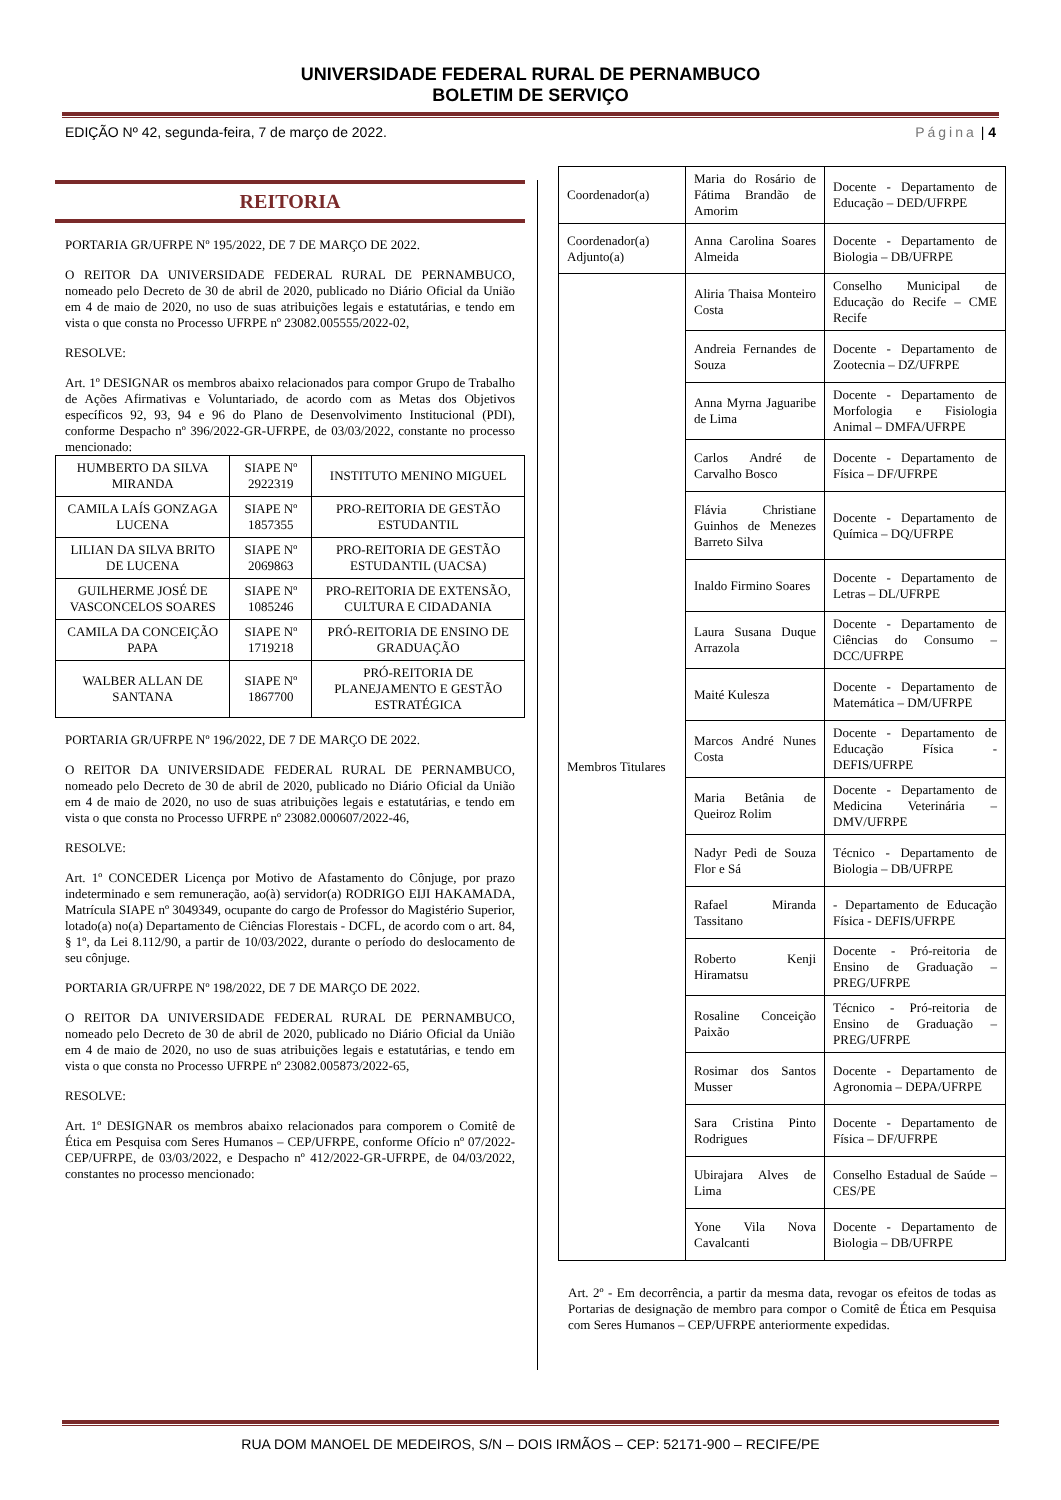UNIVERSIDADE FEDERAL RURAL DE PERNAMBUCO
BOLETIM DE SERVIÇO
EDIÇÃO Nº 42, segunda-feira, 7 de março de 2022. Página | 4
REITORIA
PORTARIA GR/UFRPE Nº 195/2022, DE 7 DE MARÇO DE 2022.
O REITOR DA UNIVERSIDADE FEDERAL RURAL DE PERNAMBUCO, nomeado pelo Decreto de 30 de abril de 2020, publicado no Diário Oficial da União em 4 de maio de 2020, no uso de suas atribuições legais e estatutárias, e tendo em vista o que consta no Processo UFRPE nº 23082.005555/2022-02,
RESOLVE:
Art. 1º DESIGNAR os membros abaixo relacionados para compor Grupo de Trabalho de Ações Afirmativas e Voluntariado, de acordo com as Metas dos Objetivos específicos 92, 93, 94 e 96 do Plano de Desenvolvimento Institucional (PDI), conforme Despacho nº 396/2022-GR-UFRPE, de 03/03/2022, constante no processo mencionado:
| HUMBERTO DA SILVA MIRANDA | SIAPE Nº 2922319 | INSTITUTO MENINO MIGUEL |
| CAMILA LAÍS GONZAGA LUCENA | SIAPE Nº 1857355 | PRO-REITORIA DE GESTÃO ESTUDANTIL |
| LILIAN DA SILVA BRITO DE LUCENA | SIAPE Nº 2069863 | PRO-REITORIA DE GESTÃO ESTUDANTIL (UACSA) |
| GUILHERME JOSÉ DE VASCONCELOS SOARES | SIAPE Nº 1085246 | PRO-REITORIA DE EXTENSÃO, CULTURA E CIDADANIA |
| CAMILA DA CONCEIÇÃO PAPA | SIAPE Nº 1719218 | PRÓ-REITORIA DE ENSINO DE GRADUAÇÃO |
| WALBER ALLAN DE SANTANA | SIAPE Nº 1867700 | PRÓ-REITORIA DE PLANEJAMENTO E GESTÃO ESTRATÉGICA |
PORTARIA GR/UFRPE Nº 196/2022, DE 7 DE MARÇO DE 2022.
O REITOR DA UNIVERSIDADE FEDERAL RURAL DE PERNAMBUCO, nomeado pelo Decreto de 30 de abril de 2020, publicado no Diário Oficial da União em 4 de maio de 2020, no uso de suas atribuições legais e estatutárias, e tendo em vista o que consta no Processo UFRPE nº 23082.000607/2022-46,
RESOLVE:
Art. 1º CONCEDER Licença por Motivo de Afastamento do Cônjuge, por prazo indeterminado e sem remuneração, ao(à) servidor(a) RODRIGO EIJI HAKAMADA, Matrícula SIAPE nº 3049349, ocupante do cargo de Professor do Magistério Superior, lotado(a) no(a) Departamento de Ciências Florestais - DCFL, de acordo com o art. 84, § 1º, da Lei 8.112/90, a partir de 10/03/2022, durante o período do deslocamento de seu cônjuge.
PORTARIA GR/UFRPE Nº 198/2022, DE 7 DE MARÇO DE 2022.
O REITOR DA UNIVERSIDADE FEDERAL RURAL DE PERNAMBUCO, nomeado pelo Decreto de 30 de abril de 2020, publicado no Diário Oficial da União em 4 de maio de 2020, no uso de suas atribuições legais e estatutárias, e tendo em vista o que consta no Processo UFRPE nº 23082.005873/2022-65,
RESOLVE:
Art. 1º DESIGNAR os membros abaixo relacionados para comporem o Comitê de Ética em Pesquisa com Seres Humanos – CEP/UFRPE, conforme Ofício nº 07/2022-CEP/UFRPE, de 03/03/2022, e Despacho nº 412/2022-GR-UFRPE, de 04/03/2022, constantes no processo mencionado:
| Coordenador(a) | Maria do Rosário de Fátima Brandão de Amorim | Docente - Departamento de Educação – DED/UFRPE |
| Coordenador(a) Adjunto(a) | Anna Carolina Soares Almeida | Docente - Departamento de Biologia – DB/UFRPE |
| Membros Titulares | Aliria Thaisa Monteiro Costa | Conselho Municipal de Educação do Recife – CME Recife |
| | Andreia Fernandes de Souza | Docente - Departamento de Zootecnia – DZ/UFRPE |
| | Anna Myrna Jaguaribe de Lima | Docente - Departamento de Morfologia e Fisiologia Animal – DMFA/UFRPE |
| | Carlos André de Carvalho Bosco | Docente - Departamento de Física – DF/UFRPE |
| | Flávia Christiane Guinhos de Menezes Barreto Silva | Docente - Departamento de Química – DQ/UFRPE |
| | Inaldo Firmino Soares | Docente - Departamento de Letras – DL/UFRPE |
| | Laura Susana Duque Arrazola | Docente - Departamento de Ciências do Consumo – DCC/UFRPE |
| | Maité Kulesza | Docente - Departamento de Matemática – DM/UFRPE |
| | Marcos André Nunes Costa | Docente - Departamento de Educação Física - DEFIS/UFRPE |
| | Maria Betânia de Queiroz Rolim | Docente - Departamento de Medicina Veterinária – DMV/UFRPE |
| | Nadyr Pedi de Souza Flor e Sá | Técnico - Departamento de Biologia – DB/UFRPE |
| | Rafael Miranda Tassitano | - Departamento de Educação Física - DEFIS/UFRPE |
| | Roberto Kenji Hiramatsu | Docente - Pró-reitoria de Ensino de Graduação – PREG/UFRPE |
| | Rosaline Conceição Paixão | Técnico - Pró-reitoria de Ensino de Graduação – PREG/UFRPE |
| | Rosimar dos Santos Musser | Docente - Departamento de Agronomia – DEPA/UFRPE |
| | Sara Cristina Pinto Rodrigues | Docente - Departamento de Física – DF/UFRPE |
| | Ubirajara Alves de Lima | Conselho Estadual de Saúde – CES/PE |
| | Yone Vila Nova Cavalcanti | Docente - Departamento de Biologia – DB/UFRPE |
Art. 2º - Em decorrência, a partir da mesma data, revogar os efeitos de todas as Portarias de designação de membro para compor o Comitê de Ética em Pesquisa com Seres Humanos – CEP/UFRPE anteriormente expedidas.
RUA DOM MANOEL DE MEDEIROS, S/N – DOIS IRMÃOS – CEP: 52171-900 – RECIFE/PE